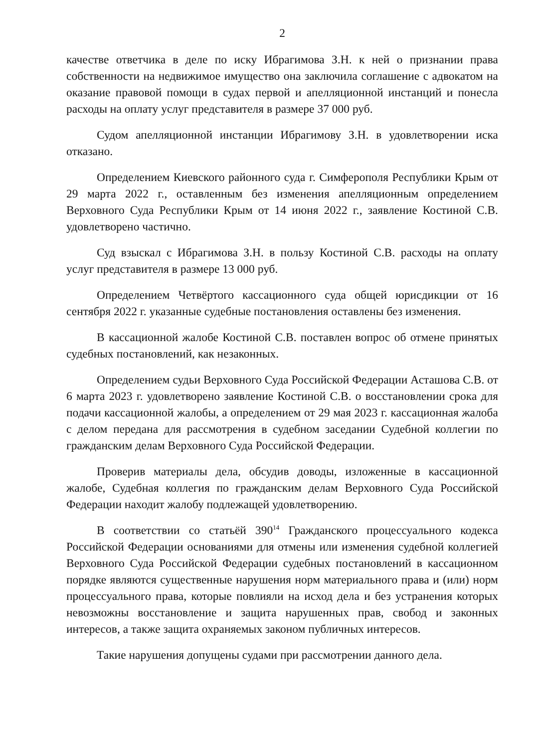2
качестве ответчика в деле по иску Ибрагимова З.Н. к ней о признании права собственности на недвижимое имущество она заключила соглашение с адвокатом на оказание правовой помощи в судах первой и апелляционной инстанций и понесла расходы на оплату услуг представителя в размере 37 000 руб.
Судом апелляционной инстанции Ибрагимову З.Н. в удовлетворении иска отказано.
Определением Киевского районного суда г. Симферополя Республики Крым от 29 марта 2022 г., оставленным без изменения апелляционным определением Верховного Суда Республики Крым от 14 июня 2022 г., заявление Костиной С.В. удовлетворено частично.
Суд взыскал с Ибрагимова З.Н. в пользу Костиной С.В. расходы на оплату услуг представителя в размере 13 000 руб.
Определением Четвёртого кассационного суда общей юрисдикции от 16 сентября 2022 г. указанные судебные постановления оставлены без изменения.
В кассационной жалобе Костиной С.В. поставлен вопрос об отмене принятых судебных постановлений, как незаконных.
Определением судьи Верховного Суда Российской Федерации Асташова С.В. от 6 марта 2023 г. удовлетворено заявление Костиной С.В. о восстановлении срока для подачи кассационной жалобы, а определением от 29 мая 2023 г. кассационная жалоба с делом передана для рассмотрения в судебном заседании Судебной коллегии по гражданским делам Верховного Суда Российской Федерации.
Проверив материалы дела, обсудив доводы, изложенные в кассационной жалобе, Судебная коллегия по гражданским делам Верховного Суда Российской Федерации находит жалобу подлежащей удовлетворению.
В соответствии со статьёй 390<sup>14</sup> Гражданского процессуального кодекса Российской Федерации основаниями для отмены или изменения судебной коллегией Верховного Суда Российской Федерации судебных постановлений в кассационном порядке являются существенные нарушения норм материального права и (или) норм процессуального права, которые повлияли на исход дела и без устранения которых невозможны восстановление и защита нарушенных прав, свобод и законных интересов, а также защита охраняемых законом публичных интересов.
Такие нарушения допущены судами при рассмотрении данного дела.